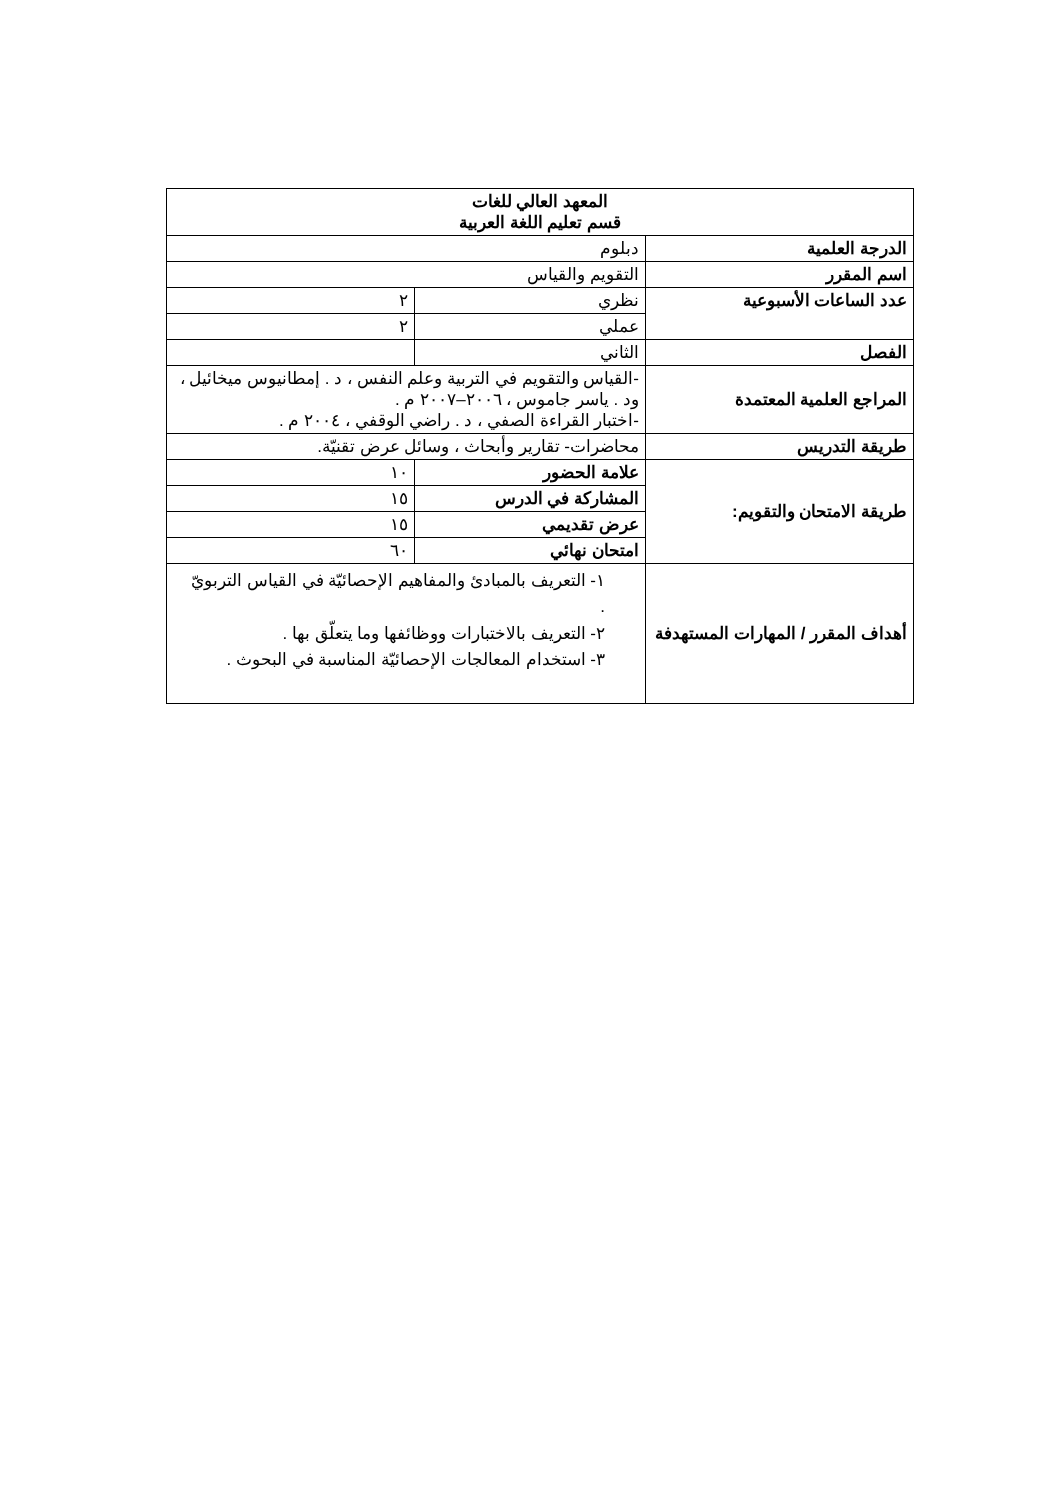| المعهد العالي للغات قسم تعليم اللغة العربية | | |
| الدرجة العلمية | دبلوم | |
| اسم المقرر | التقويم والقياس | |
| عدد الساعات الأسبوعية | نظري | ٢ |
| | عملي | ٢ |
| الفصل | الثاني | |
| المراجع العلمية المعتمدة | -القياس والتقويم في التربية وعلم النفس ، د . إمطانيوس ميخائيل ، ود . ياسر جاموس ، ٢٠٠٦–٢٠٠٧ م . -اختبار القراءة الصفي ، د . راضي الوقفي ، ٢٠٠٤ م . | |
| طريقة التدريس | محاضرات- تقارير وأبحاث ، وسائل عرض تقنيّة. | |
| طريقة الامتحان والتقويم: | علامة الحضور | ١٠ |
| | المشاركة في الدرس | ١٥ |
| | عرض تقديمي | ١٥ |
| | امتحان نهائي | ٦٠ |
| أهداف المقرر / المهارات المستهدفة | ١- التعريف بالمبادئ والمفاهيم الإحصائيّة في القياس التربويّ . ٢- التعريف بالاختبارات ووظائفها وما يتعلّق بها . ٣- استخدام المعالجات الإحصائيّة المناسبة في البحوث . | |